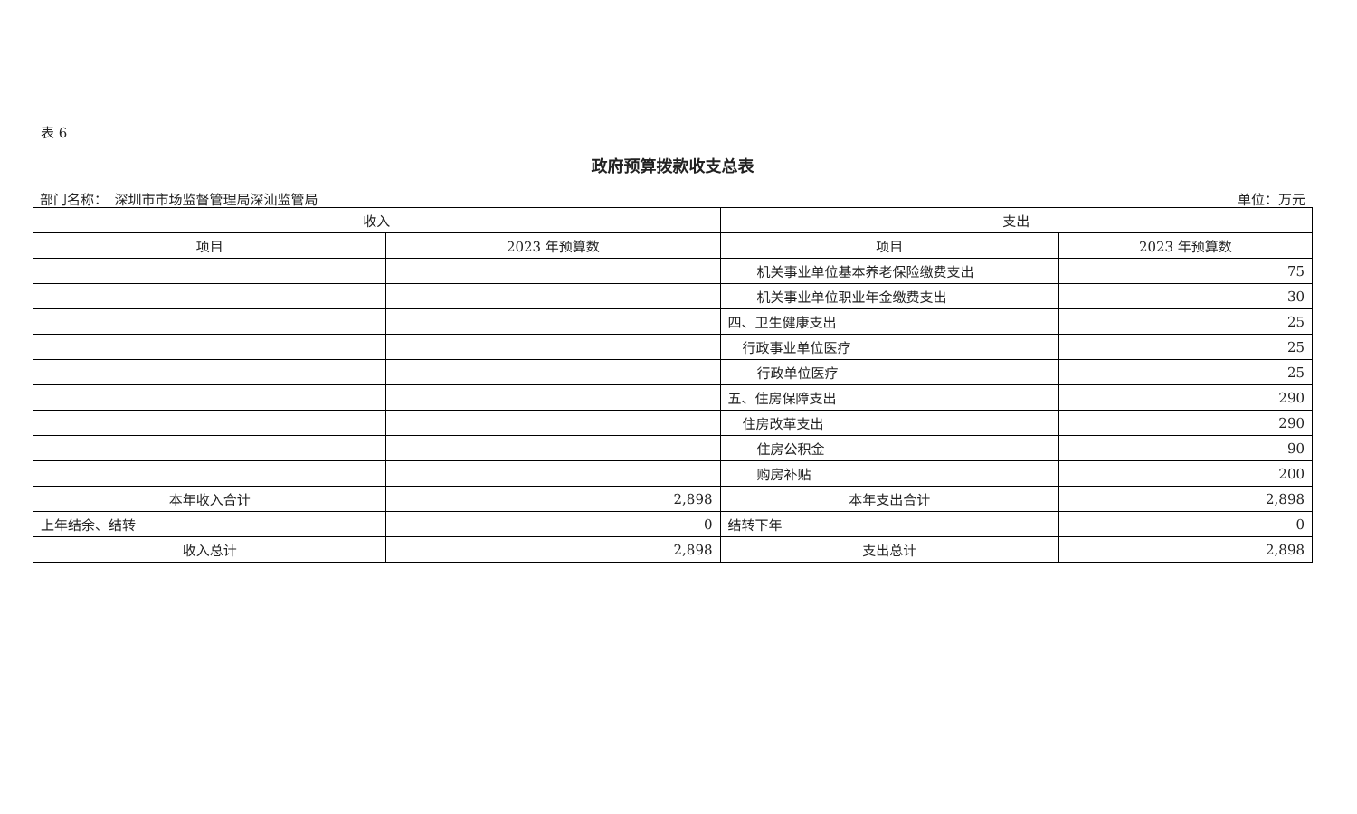表 6
政府预算拨款收支总表
部门名称：　深圳市市场监督管理局深汕监管局 单位：万元
| 收入 | | 支出 | |
| --- | --- | --- | --- |
| 项目 | 2023 年预算数 | 项目 | 2023 年预算数 |
| | | 机关事业单位基本养老保险缴费支出 | 75 |
| | | 机关事业单位职业年金缴费支出 | 30 |
| | | 四、卫生健康支出 | 25 |
| | | 行政事业单位医疗 | 25 |
| | | 行政单位医疗 | 25 |
| | | 五、住房保障支出 | 290 |
| | | 住房改革支出 | 290 |
| | | 住房公积金 | 90 |
| | | 购房补贴 | 200 |
| 本年收入合计 | 2,898 | 本年支出合计 | 2,898 |
| 上年结余、结转 | 0 | 结转下年 | 0 |
| 收入总计 | 2,898 | 支出总计 | 2,898 |